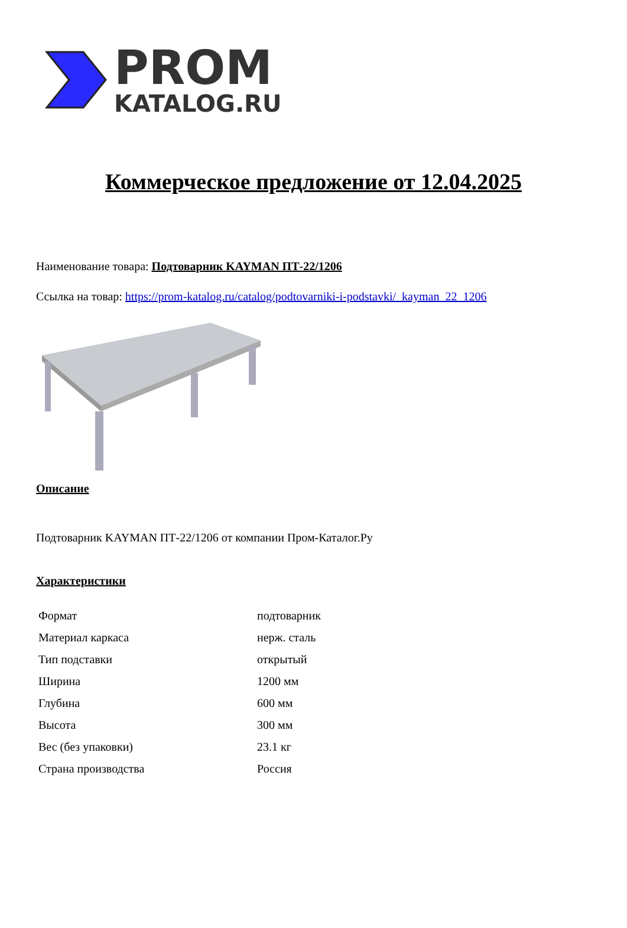PROM
KATALOG.RU
Коммерческое предложение от 12.04.2025
Наименование товара: Подтоварник KAYMAN ПТ-22/1206
Ссылка на товар: https://prom-katalog.ru/catalog/podtovarniki-i-podstavki/_kayman_22_1206
Описание
Подтоварник KAYMAN ПТ-22/1206 от компании Пром-Каталог.Ру
Характеристики
| Формат | подтоварник |
| Материал каркаса | нерж. сталь |
| Тип подставки | открытый |
| Ширина | 1200 мм |
| Глубина | 600 мм |
| Высота | 300 мм |
| Вес (без упаковки) | 23.1 кг |
| Страна производства | Россия |